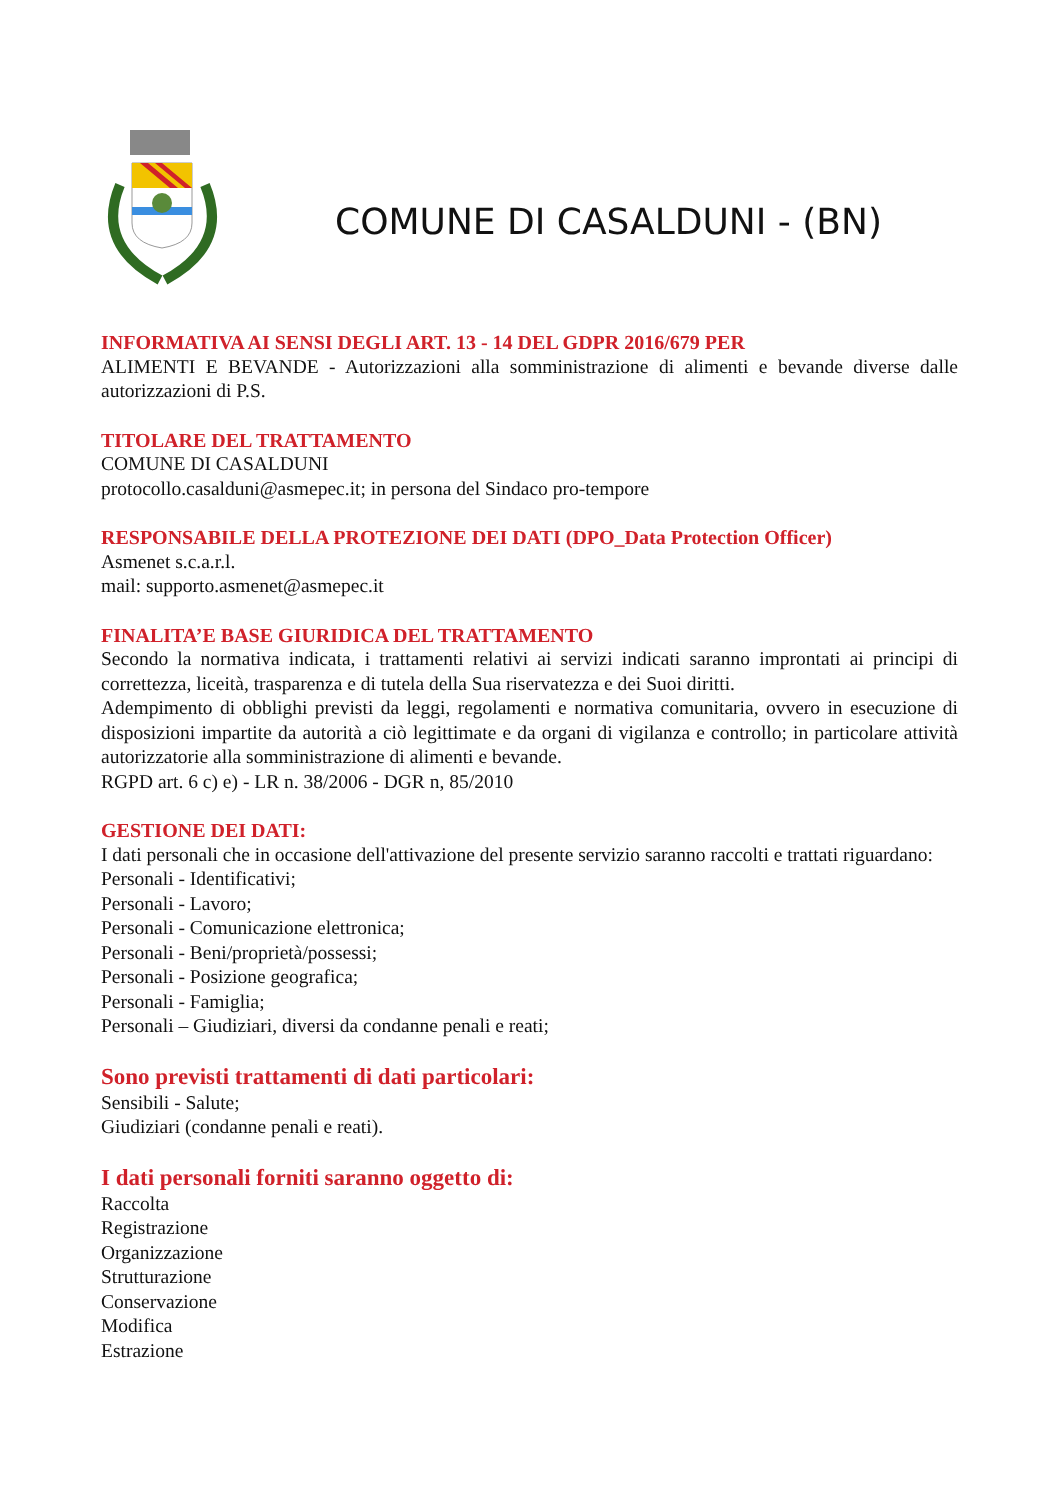COMUNE DI CASALDUNI - (BN)
INFORMATIVA AI SENSI DEGLI ART. 13 - 14 DEL GDPR 2016/679 PER
ALIMENTI E BEVANDE - Autorizzazioni alla somministrazione di alimenti e bevande diverse dalle autorizzazioni di P.S.
TITOLARE DEL TRATTAMENTO
COMUNE DI CASALDUNI
protocollo.casalduni@asmepec.it; in persona del Sindaco pro-tempore
RESPONSABILE DELLA PROTEZIONE DEI DATI (DPO_Data Protection Officer)
Asmenet s.c.a.r.l.
mail: supporto.asmenet@asmepec.it
FINALITA’E BASE GIURIDICA DEL TRATTAMENTO
Secondo la normativa indicata, i trattamenti relativi ai servizi indicati saranno improntati ai principi di correttezza, liceità, trasparenza e di tutela della Sua riservatezza e dei Suoi diritti.
Adempimento di obblighi previsti da leggi, regolamenti e normativa comunitaria, ovvero in esecuzione di disposizioni impartite da autorità a ciò legittimate e da organi di vigilanza e controllo; in particolare attività autorizzatorie alla somministrazione di alimenti e bevande.
RGPD art. 6 c) e) - LR n. 38/2006 - DGR n, 85/2010
GESTIONE DEI DATI:
I dati personali che in occasione dell'attivazione del presente servizio saranno raccolti e trattati riguardano:
Personali - Identificativi;
Personali - Lavoro;
Personali - Comunicazione elettronica;
Personali - Beni/proprietà/possessi;
Personali - Posizione geografica;
Personali - Famiglia;
Personali – Giudiziari, diversi da condanne penali e reati;
Sono previsti trattamenti di dati particolari:
Sensibili - Salute;
Giudiziari (condanne penali e reati).
I dati personali forniti saranno oggetto di:
Raccolta
Registrazione
Organizzazione
Strutturazione
Conservazione
Modifica
Estrazione